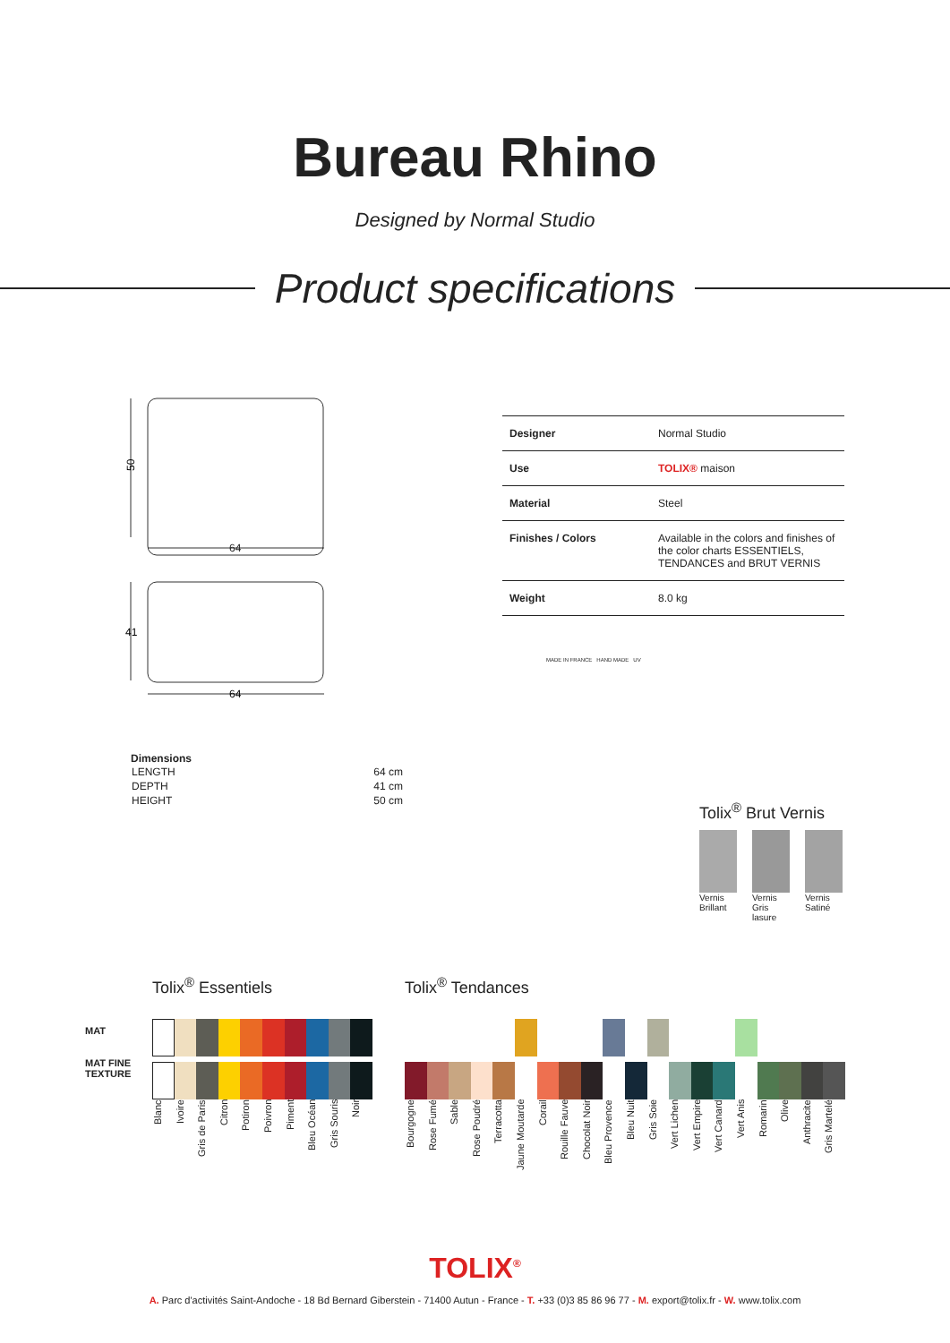Bureau Rhino
Designed by Normal Studio
Product specifications
50
64
64
41
| Designer | Normal Studio |
| Use | TOLIX® maison |
| Material | Steel |
| Finishes / Colors | Available in the colors and finishes of the color charts ESSENTIELS, TENDANCES and BRUT VERNIS |
| Weight | 8.0 kg |
MADE IN FRANCE HAND MADE UV
Dimensions
| LENGTH | 64 cm |
| DEPTH | 41 cm |
| HEIGHT | 50 cm |
Tolix<sup>®</sup> Brut Vernis
Vernis Brillant Vernis Gris lasure Vernis Satiné
MAT
MAT FINE
TEXTURE
Tolix<sup>®</sup> Essentiels
Blanc Ivoire Gris de Paris Citron Potiron Poivron Piment Bleu Océan Gris Souris Noir
Tolix<sup>®</sup> Tendances
Bourgogne Rose Fumé Sable Rose Poudré Terracotta Jaune Moutarde Corail Rouille Fauve Chocolat Noir Bleu Provence Bleu Nuit Gris Soie Vert Lichen Vert Empire Vert Canard Vert Anis Romarin Olive Anthracite Gris Martelé
TOLIX<sup>®</sup>
A. Parc d'activités Saint-Andoche - 18 Bd Bernard Giberstein - 71400 Autun - France - T. +33 (0)3 85 86 96 77 - M. export@tolix.fr - W. www.tolix.com